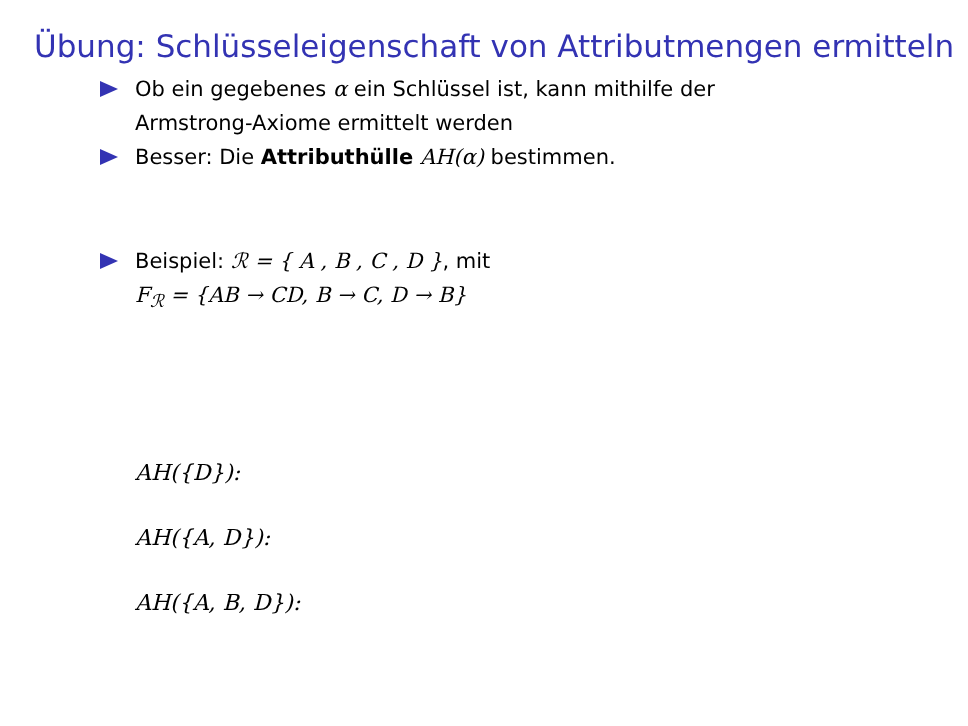Übung: Schlüsseleigenschaft von Attributmengen ermitteln
Ob ein gegebenes α ein Schlüssel ist, kann mithilfe der
Armstrong-Axiome ermittelt werden
Besser: Die Attributhülle AH(α) bestimmen.
Beispiel: ℛ = { A , B , C , D }, mit
F<sub>ℛ</sub> = {AB → CD, B → C, D → B}
AH({D}):
AH({A, D}):
AH({A, B, D}):